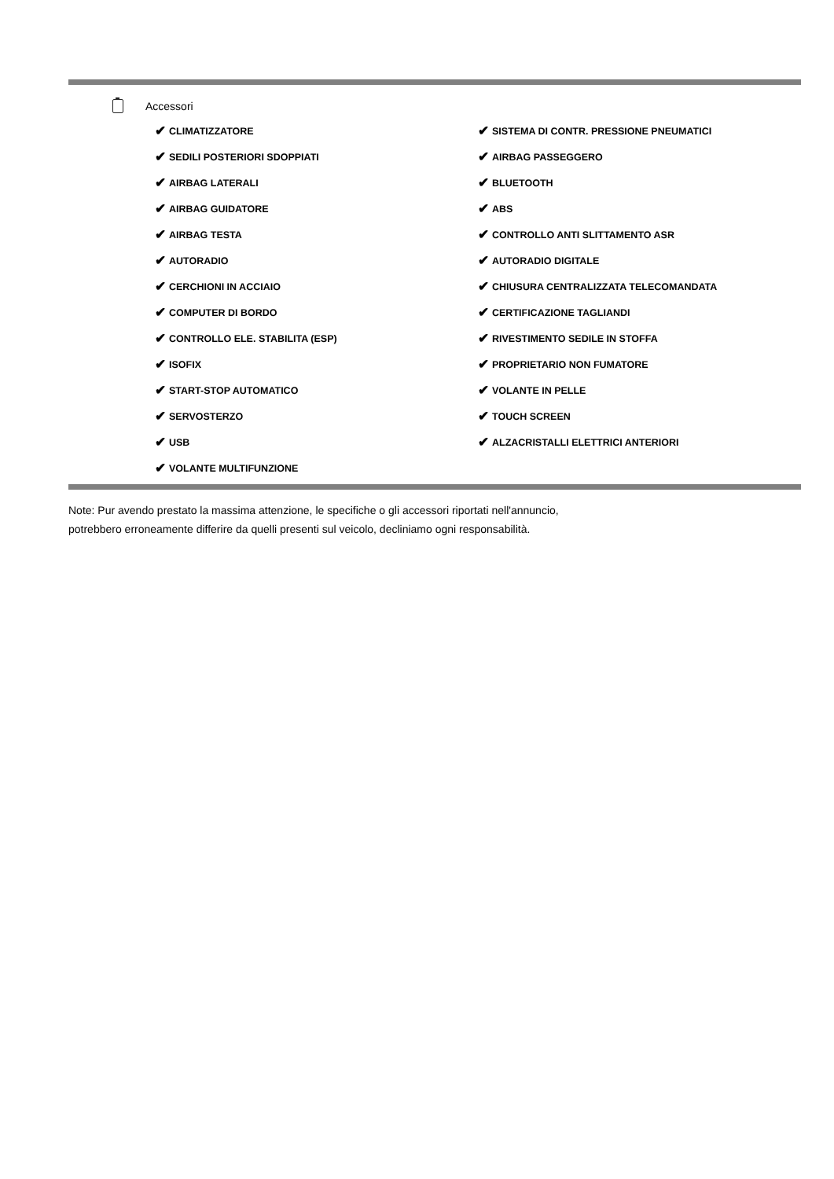Accessori
✔ CLIMATIZZATORE
✔ SEDILI POSTERIORI SDOPPIATI
✔ AIRBAG LATERALI
✔ AIRBAG GUIDATORE
✔ AIRBAG TESTA
✔ AUTORADIO
✔ CERCHIONI IN ACCIAIO
✔ COMPUTER DI BORDO
✔ CONTROLLO ELE. STABILITA (ESP)
✔ ISOFIX
✔ START-STOP AUTOMATICO
✔ SERVOSTERZO
✔ USB
✔ VOLANTE MULTIFUNZIONE
✔ SISTEMA DI CONTR. PRESSIONE PNEUMATICI
✔ AIRBAG PASSEGGERO
✔ BLUETOOTH
✔ ABS
✔ CONTROLLO ANTI SLITTAMENTO ASR
✔ AUTORADIO DIGITALE
✔ CHIUSURA CENTRALIZZATA TELECOMANDATA
✔ CERTIFICAZIONE TAGLIANDI
✔ RIVESTIMENTO SEDILE IN STOFFA
✔ PROPRIETARIO NON FUMATORE
✔ VOLANTE IN PELLE
✔ TOUCH SCREEN
✔ ALZACRISTALLI ELETTRICI ANTERIORI
Note: Pur avendo prestato la massima attenzione, le specifiche o gli accessori riportati nell'annuncio,
potrebbero erroneamente differire da quelli presenti sul veicolo, decliniamo ogni responsabilità.